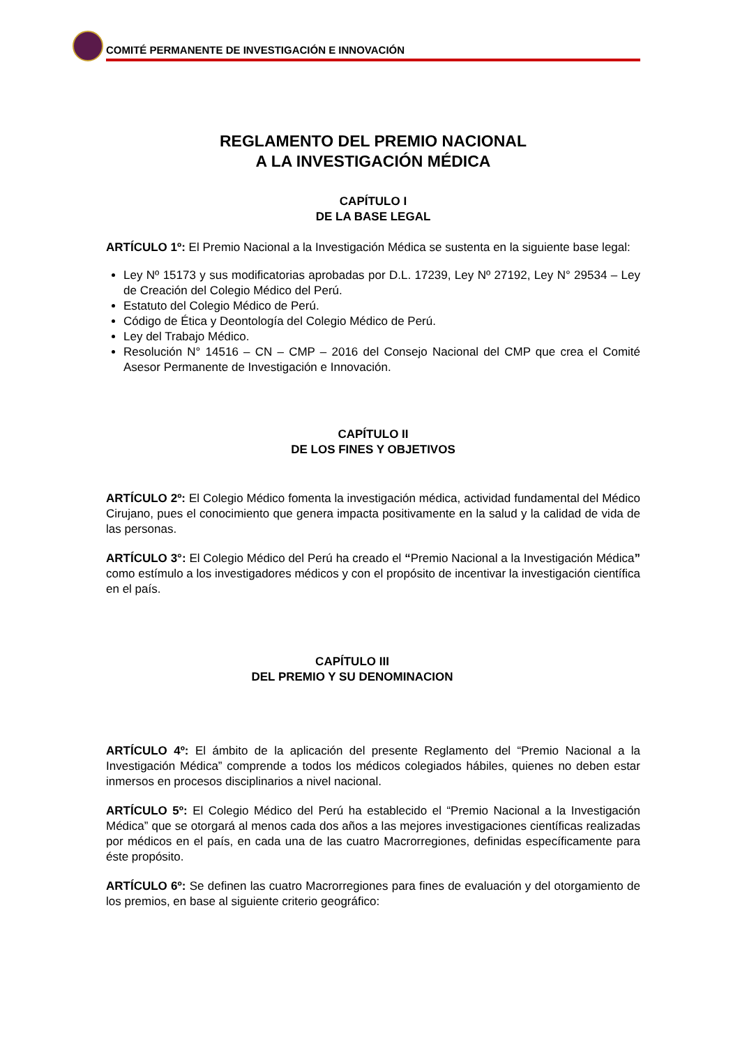COMITÉ PERMANENTE DE INVESTIGACIÓN E INNOVACIÓN
REGLAMENTO DEL PREMIO NACIONAL
A LA INVESTIGACIÓN MÉDICA
CAPÍTULO I
DE LA BASE LEGAL
ARTÍCULO 1º: El Premio Nacional a la Investigación Médica se sustenta en la siguiente base legal:
Ley Nº 15173 y sus modificatorias aprobadas por D.L. 17239, Ley Nº 27192, Ley N° 29534 – Ley de Creación del Colegio Médico del Perú.
Estatuto del Colegio Médico de Perú.
Código de Ética y Deontología del Colegio Médico de Perú.
Ley del Trabajo Médico.
Resolución N° 14516 – CN – CMP – 2016 del Consejo Nacional del CMP que crea el Comité Asesor Permanente de Investigación e Innovación.
CAPÍTULO II
DE LOS FINES Y OBJETIVOS
ARTÍCULO 2º: El Colegio Médico fomenta la investigación médica, actividad fundamental del Médico Cirujano, pues el conocimiento que genera impacta positivamente en la salud y la calidad de vida de las personas.
ARTÍCULO 3°: El Colegio Médico del Perú ha creado el “Premio Nacional a la Investigación Médica” como estímulo a los investigadores médicos y con el propósito de incentivar la investigación científica en el país.
CAPÍTULO III
DEL PREMIO Y SU DENOMINACION
ARTÍCULO 4º: El ámbito de la aplicación del presente Reglamento del “Premio Nacional a la Investigación Médica” comprende a todos los médicos colegiados hábiles, quienes no deben estar inmersos en procesos disciplinarios a nivel nacional.
ARTÍCULO 5º: El Colegio Médico del Perú ha establecido el “Premio Nacional a la Investigación Médica” que se otorgará al menos cada dos años a las mejores investigaciones científicas realizadas por médicos en el país, en cada una de las cuatro Macrorregiones, definidas específicamente para éste propósito.
ARTÍCULO 6º: Se definen las cuatro Macrorregiones para fines de evaluación y del otorgamiento de los premios, en base al siguiente criterio geográfico: